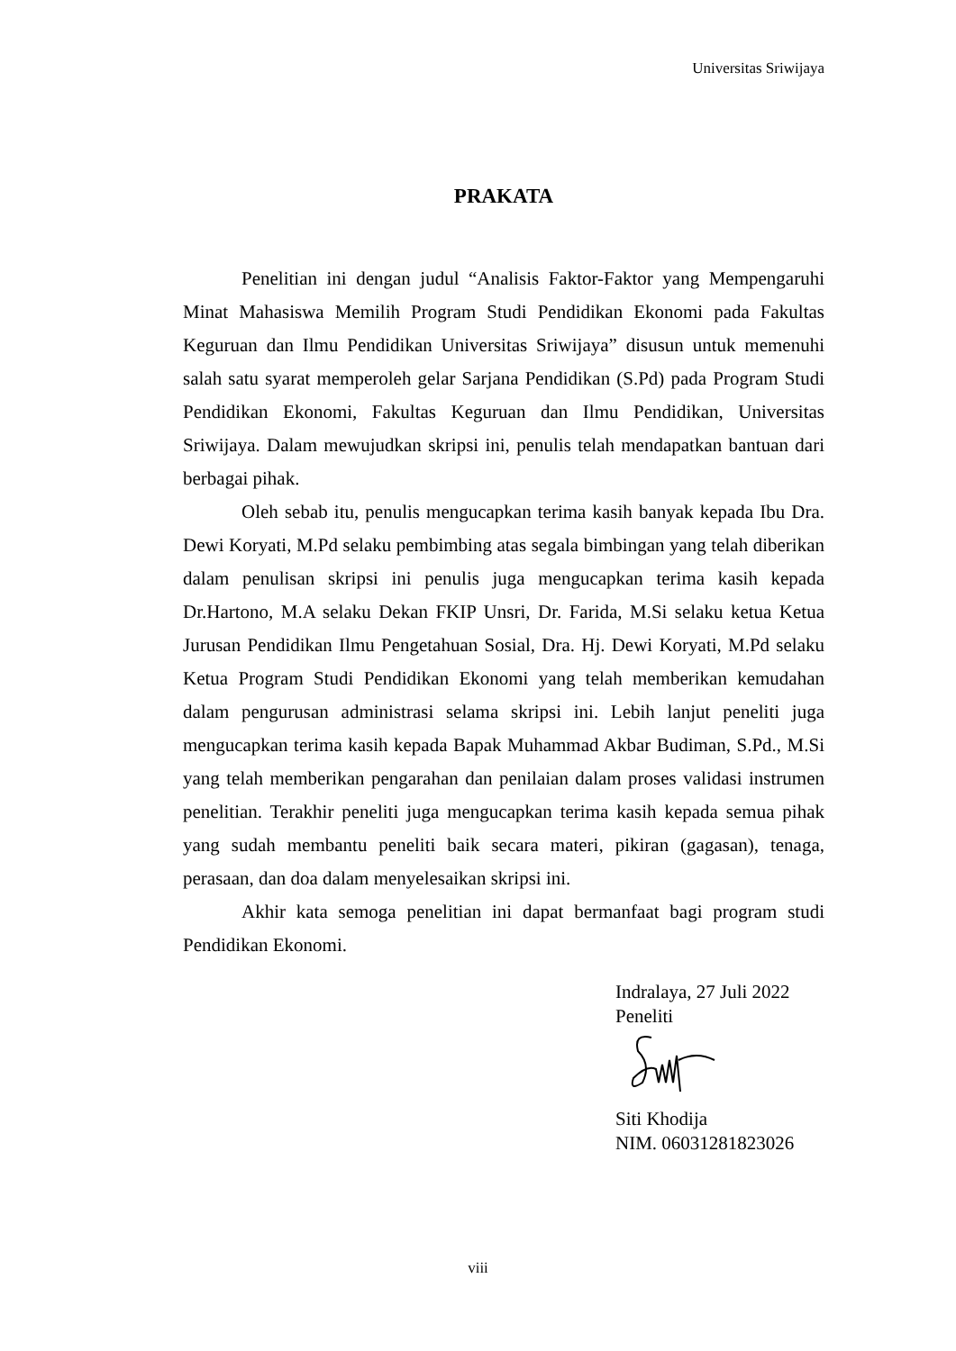Universitas Sriwijaya
PRAKATA
Penelitian ini dengan judul “Analisis Faktor-Faktor yang Mempengaruhi Minat Mahasiswa Memilih Program Studi Pendidikan Ekonomi pada Fakultas Keguruan dan Ilmu Pendidikan Universitas Sriwijaya” disusun untuk memenuhi salah satu syarat memperoleh gelar Sarjana Pendidikan (S.Pd) pada Program Studi Pendidikan Ekonomi, Fakultas Keguruan dan Ilmu Pendidikan, Universitas Sriwijaya. Dalam mewujudkan skripsi ini, penulis telah mendapatkan bantuan dari berbagai pihak.
Oleh sebab itu, penulis mengucapkan terima kasih banyak kepada Ibu Dra. Dewi Koryati, M.Pd selaku pembimbing atas segala bimbingan yang telah diberikan dalam penulisan skripsi ini penulis juga mengucapkan terima kasih kepada Dr.Hartono, M.A selaku Dekan FKIP Unsri, Dr. Farida, M.Si selaku ketua Ketua Jurusan Pendidikan Ilmu Pengetahuan Sosial, Dra. Hj. Dewi Koryati, M.Pd selaku Ketua Program Studi Pendidikan Ekonomi yang telah memberikan kemudahan dalam pengurusan administrasi selama skripsi ini. Lebih lanjut peneliti juga mengucapkan terima kasih kepada Bapak Muhammad Akbar Budiman, S.Pd., M.Si yang telah memberikan pengarahan dan penilaian dalam proses validasi instrumen penelitian. Terakhir peneliti juga mengucapkan terima kasih kepada semua pihak yang sudah membantu peneliti baik secara materi, pikiran (gagasan), tenaga, perasaan, dan doa dalam menyelesaikan skripsi ini.
Akhir kata semoga penelitian ini dapat bermanfaat bagi program studi Pendidikan Ekonomi.
Indralaya, 27 Juli 2022
Peneliti
Siti Khodija
NIM. 06031281823026
viii